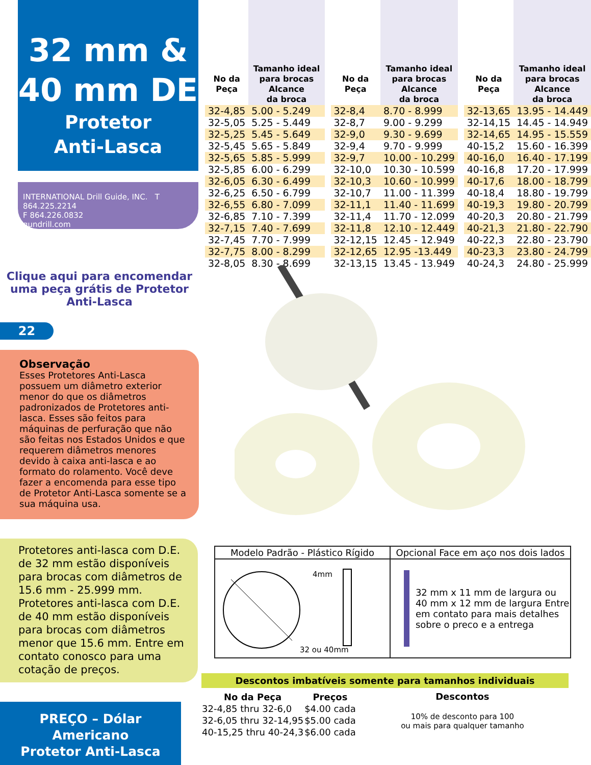32 mm &
40 mm DE
Protetor
Anti-Lasca
INTERNATIONAL Drill Guide, INC. T 864.225.2214
F 864.226.0832
gundrill.com
Clique aqui para encomendar uma peça grátis de Protetor Anti-Lasca
22
Observação
Esses Protetores Anti-Lasca possuem um diâmetro exterior menor do que os diâmetros padronizados de Protetores anti-lasca. Esses são feitos para máquinas de perfuração que não são feitas nos Estados Unidos e que requerem diâmetros menores devido à caixa anti-lasca e ao formato do rolamento. Você deve fazer a encomenda para esse tipo de Protetor Anti-Lasca somente se a sua máquina usa.
Protetores anti-lasca com D.E. de 32 mm estão disponíveis para brocas com diâmetros de 15.6 mm - 25.999 mm. Protetores anti-lasca com D.E. de 40 mm estão disponíveis para brocas com diâmetros menor que 15.6 mm. Entre em contato conosco para uma cotação de preços.
PREÇO – Dólar Americano
Protetor Anti-Lasca
| No da Peça | Tamanho ideal para brocas Alcance da broca |
| --- | --- |
| 32-4,85 | 5.00 - 5.249 |
| 32-5,05 | 5.25 - 5.449 |
| 32-5,25 | 5.45 - 5.649 |
| 32-5,45 | 5.65 - 5.849 |
| 32-5,65 | 5.85 - 5.999 |
| 32-5,85 | 6.00 - 6.299 |
| 32-6,05 | 6.30 - 6.499 |
| 32-6,25 | 6.50 - 6.799 |
| 32-6,55 | 6.80 - 7.099 |
| 32-6,85 | 7.10 - 7.399 |
| 32-7,15 | 7.40 - 7.699 |
| 32-7,45 | 7.70 - 7.999 |
| 32-7,75 | 8.00 - 8.299 |
| 32-8,05 | 8.30 - 8.699 |
| No da Peça | Tamanho ideal para brocas Alcance da broca |
| --- | --- |
| 32-8,4 | 8.70 - 8.999 |
| 32-8,7 | 9.00 - 9.299 |
| 32-9,0 | 9.30 - 9.699 |
| 32-9,4 | 9.70 - 9.999 |
| 32-9,7 | 10.00 - 10.299 |
| 32-10,0 | 10.30 - 10.599 |
| 32-10,3 | 10.60 - 10.999 |
| 32-10,7 | 11.00 - 11.399 |
| 32-11,1 | 11.40 - 11.699 |
| 32-11,4 | 11.70 - 12.099 |
| 32-11,8 | 12.10 - 12.449 |
| 32-12,15 | 12.45 - 12.949 |
| 32-12,65 | 12.95 -13.449 |
| 32-13,15 | 13.45 - 13.949 |
| No da Peça | Tamanho ideal para brocas Alcance da broca |
| --- | --- |
| 32-13,65 | 13.95 - 14.449 |
| 32-14,15 | 14.45 - 14.949 |
| 32-14,65 | 14.95 - 15.559 |
| 40-15,2 | 15.60 - 16.399 |
| 40-16,0 | 16.40 - 17.199 |
| 40-16,8 | 17.20 - 17.999 |
| 40-17,6 | 18.00 - 18.799 |
| 40-18,4 | 18.80 - 19.799 |
| 40-19,3 | 19.80 - 20.799 |
| 40-20,3 | 20.80 - 21.799 |
| 40-21,3 | 21.80 - 22.790 |
| 40-22,3 | 22.80 - 23.790 |
| 40-23,3 | 23.80 - 24.799 |
| 40-24,3 | 24.80 - 25.999 |
| Modelo Padrão - Plástico Rígido | Opcional Face em aço nos dois lados |
| --- | --- |
| 4mm 32 ou 40mm | 32 mm x 11 mm de largura ou 40 mm x 12 mm de largura Entre em contato para mais detalhes sobre o preco e a entrega |
Descontos imbatíveis somente para tamanhos individuais
| No da Peça | Preços |
| --- | --- |
| 32-4,85 thru 32-6,0 | $4.00 cada |
| 32-6,05 thru 32-14,95 | $5.00 cada |
| 40-15,25 thru 40-24,3 | $6.00 cada |
Descontos
10% de desconto para 100
ou mais para qualquer tamanho